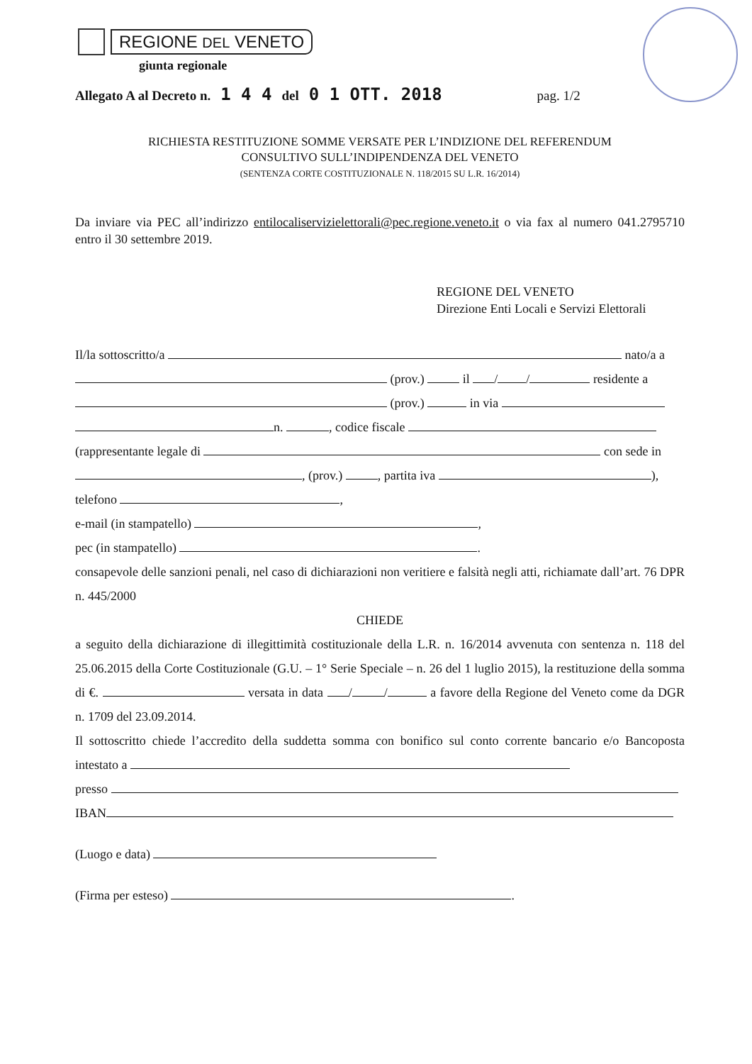REGIONE DEL VENETO
giunta regionale
Allegato A al Decreto n. 1 4 4 del 0 1 OTT. 2018 pag. 1/2
RICHIESTA RESTITUZIONE SOMME VERSATE PER L’INDIZIONE DEL REFERENDUM
CONSULTIVO SULL’INDIPENDENZA DEL VENETO
(SENTENZA CORTE COSTITUZIONALE N. 118/2015 SU L.R. 16/2014)
Da inviare via PEC all’indirizzo entilocaliservizielettorali@pec.regione.veneto.it o via fax al numero 041.2795710 entro il 30 settembre 2019.
REGIONE DEL VENETO
Direzione Enti Locali e Servizi Elettorali
Il/la sottoscritto/a nato/a a
(prov.) il / / residente a
(prov.) in via
n. , codice fiscale
(rappresentante legale di con sede in
, (prov.) , partita iva ),
telefono ,
e-mail (in stampatello) ,
pec (in stampatello) .
consapevole delle sanzioni penali, nel caso di dichiarazioni non veritiere e falsità negli atti, richiamate dall’art. 76 DPR n. 445/2000
CHIEDE
a seguito della dichiarazione di illegittimità costituzionale della L.R. n. 16/2014 avvenuta con sentenza n. 118 del 25.06.2015 della Corte Costituzionale (G.U. – 1° Serie Speciale – n. 26 del 1 luglio 2015), la restituzione della somma di €. versata in data / / a favore della Regione del Veneto come da DGR n. 1709 del 23.09.2014.
Il sottoscritto chiede l’accredito della suddetta somma con bonifico sul conto corrente bancario e/o Bancoposta intestato a
presso
IBAN
(Luogo e data)
(Firma per esteso) .